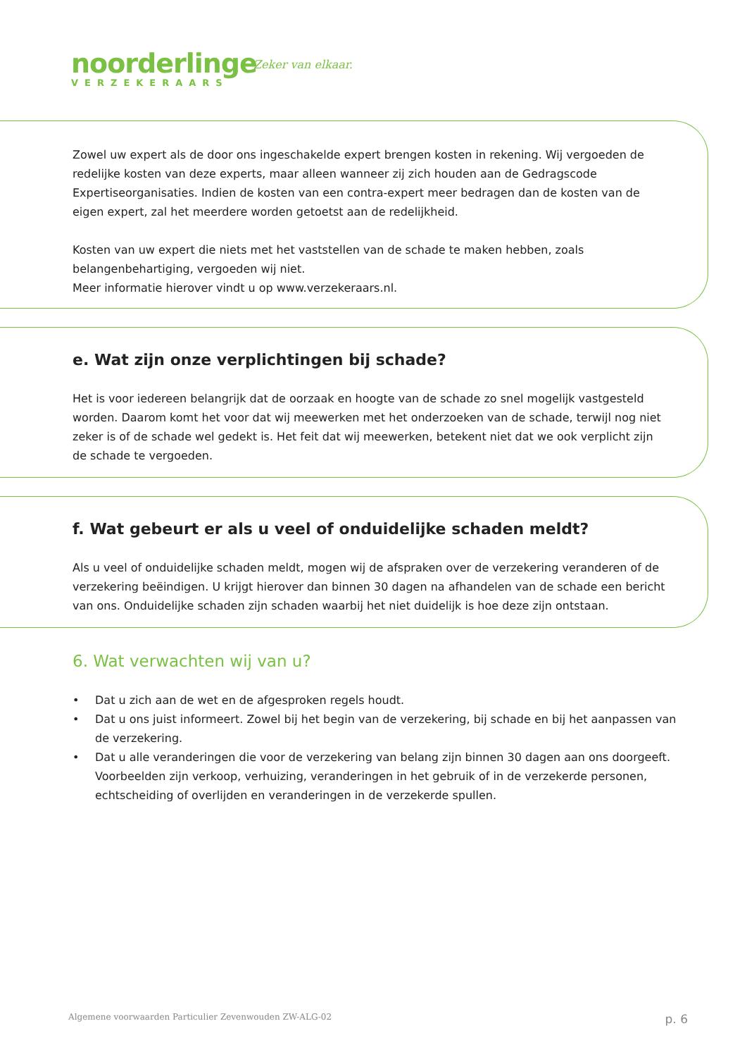noorderlinge
VERZEKERAARS
Zeker van elkaar.
Zowel uw expert als de door ons ingeschakelde expert brengen kosten in rekening. Wij vergoeden de redelijke kosten van deze experts, maar alleen wanneer zij zich houden aan de Gedragscode Expertiseorganisaties. Indien de kosten van een contra-expert meer bedragen dan de kosten van de eigen expert, zal het meerdere worden getoetst aan de redelijkheid.
Kosten van uw expert die niets met het vaststellen van de schade te maken hebben, zoals belangenbehartiging, vergoeden wij niet.
Meer informatie hierover vindt u op www.verzekeraars.nl.
e. Wat zijn onze verplichtingen bij schade?
Het is voor iedereen belangrijk dat de oorzaak en hoogte van de schade zo snel mogelijk vastgesteld worden. Daarom komt het voor dat wij meewerken met het onderzoeken van de schade, terwijl nog niet zeker is of de schade wel gedekt is. Het feit dat wij meewerken, betekent niet dat we ook verplicht zijn de schade te vergoeden.
f. Wat gebeurt er als u veel of onduidelijke schaden meldt?
Als u veel of onduidelijke schaden meldt, mogen wij de afspraken over de verzekering veranderen of de verzekering beëindigen. U krijgt hierover dan binnen 30 dagen na afhandelen van de schade een bericht van ons. Onduidelijke schaden zijn schaden waarbij het niet duidelijk is hoe deze zijn ontstaan.
6. Wat verwachten wij van u?
• Dat u zich aan de wet en de afgesproken regels houdt.
• Dat u ons juist informeert. Zowel bij het begin van de verzekering, bij schade en bij het aanpassen van de verzekering.
• Dat u alle veranderingen die voor de verzekering van belang zijn binnen 30 dagen aan ons doorgeeft. Voorbeelden zijn verkoop, verhuizing, veranderingen in het gebruik of in de verzekerde personen, echtscheiding of overlijden en veranderingen in de verzekerde spullen.
Algemene voorwaarden Particulier Zevenwouden ZW-ALG-02 p. 6